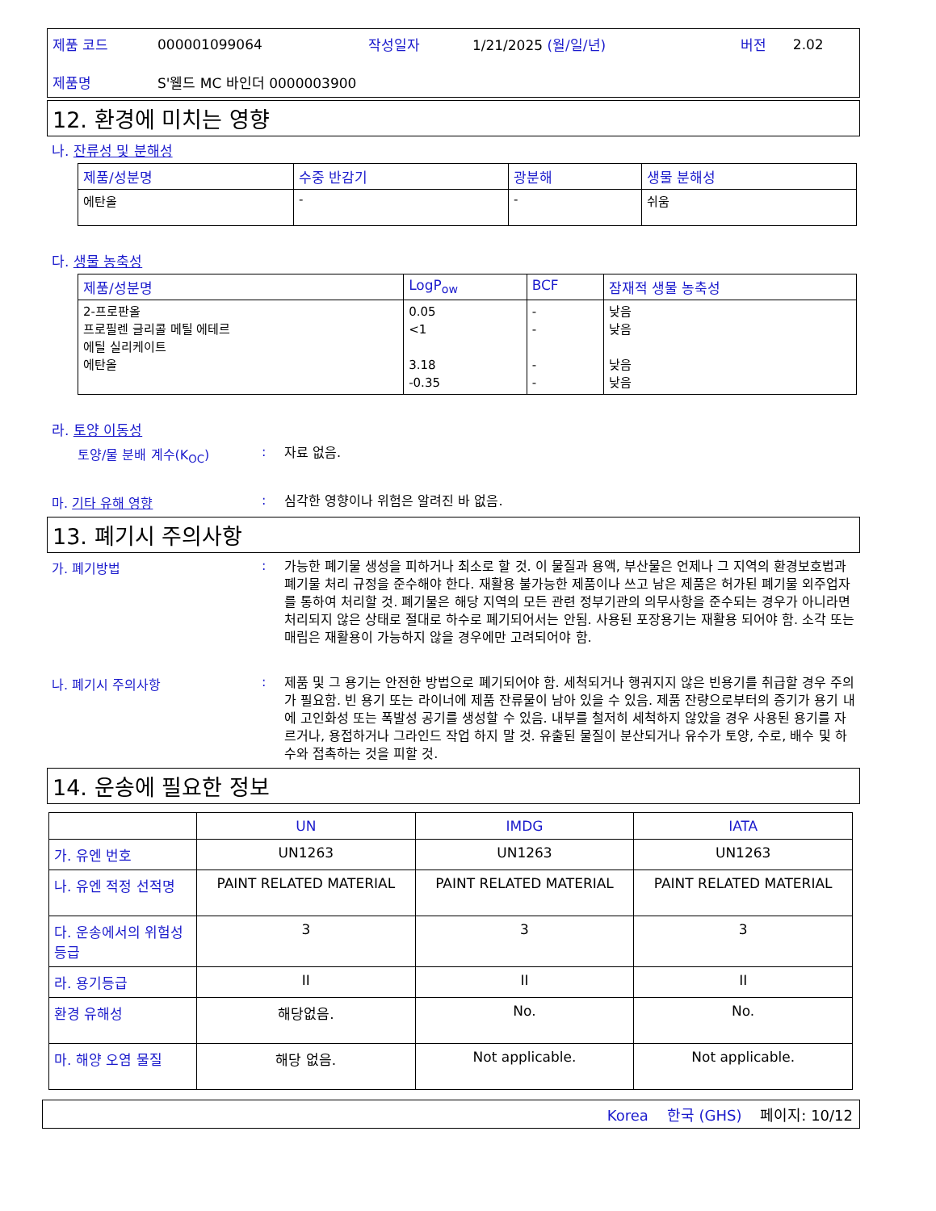| 제품 코드 | 000001099064 | 작성일자 | 1/21/2025 (월/일/년) | 버전 | 2.02 |
| 제품명 | S'웰드 MC 바인더 0000003900 | | | | |
12. 환경에 미치는 영향
나. 잔류성 및 분해성
| 제품/성분명 | 수중 반감기 | 광분해 | 생물 분해성 |
| --- | --- | --- | --- |
| 에탄올 | - | - | 쉬움 |
다. 생물 농축성
| 제품/성분명 | LogP<sub>ow</sub> | BCF | 잠재적 생물 농축성 |
| --- | --- | --- | --- |
| 2-프로판올 프로필렌 글리콜 메틸 에테르 에틸 실리케이트 에탄올 | 0.05 <1 3.18 -0.35 | - - - - | 낮음 낮음 낮음 낮음 |
라. 토양 이동성
토양/물 분배 계수(K<sub>OC</sub>): 자료 없음.
마. 기타 유해 영향: 심각한 영향이나 위험은 알려진 바 없음.
13. 폐기시 주의사항
가. 폐기방법: 가능한 폐기물 생성을 피하거나 최소로 할 것. 이 물질과 용액, 부산물은 언제나 그 지역의 환경보호법과 폐기물 처리 규정을 준수해야 한다. 재활용 불가능한 제품이나 쓰고 남은 제품은 허가된 폐기물 외주업자를 통하여 처리할 것. 폐기물은 해당 지역의 모든 관련 정부기관의 의무사항을 준수되는 경우가 아니라면 처리되지 않은 상태로 절대로 하수로 폐기되어서는 안됨. 사용된 포장용기는 재활용 되어야 함. 소각 또는 매립은 재활용이 가능하지 않을 경우에만 고려되어야 함.
나. 폐기시 주의사항: 제품 및 그 용기는 안전한 방법으로 폐기되어야 함. 세척되거나 행궈지지 않은 빈용기를 취급할 경우 주의가 필요함. 빈 용기 또는 라이너에 제품 잔류물이 남아 있을 수 있음. 제품 잔량으로부터의 증기가 용기 내에 고인화성 또는 폭발성 공기를 생성할 수 있음. 내부를 철저히 세척하지 않았을 경우 사용된 용기를 자르거나, 용접하거나 그라인드 작업 하지 말 것. 유출된 물질이 분산되거나 유수가 토양, 수로, 배수 및 하수와 접촉하는 것을 피할 것.
14. 운송에 필요한 정보
| | UN | IMDG | IATA |
| --- | --- | --- | --- |
| 가. 유엔 번호 | UN1263 | UN1263 | UN1263 |
| 나. 유엔 적정 선적명 | PAINT RELATED MATERIAL | PAINT RELATED MATERIAL | PAINT RELATED MATERIAL |
| 다. 운송에서의 위험성 등급 | 3 | 3 | 3 |
| 라. 용기등급 | II | II | II |
| 환경 유해성 | 해당없음. | No. | No. |
| 마. 해양 오염 물질 | 해당 없음. | Not applicable. | Not applicable. |
Korea 한국 (GHS) 페이지: 10/12